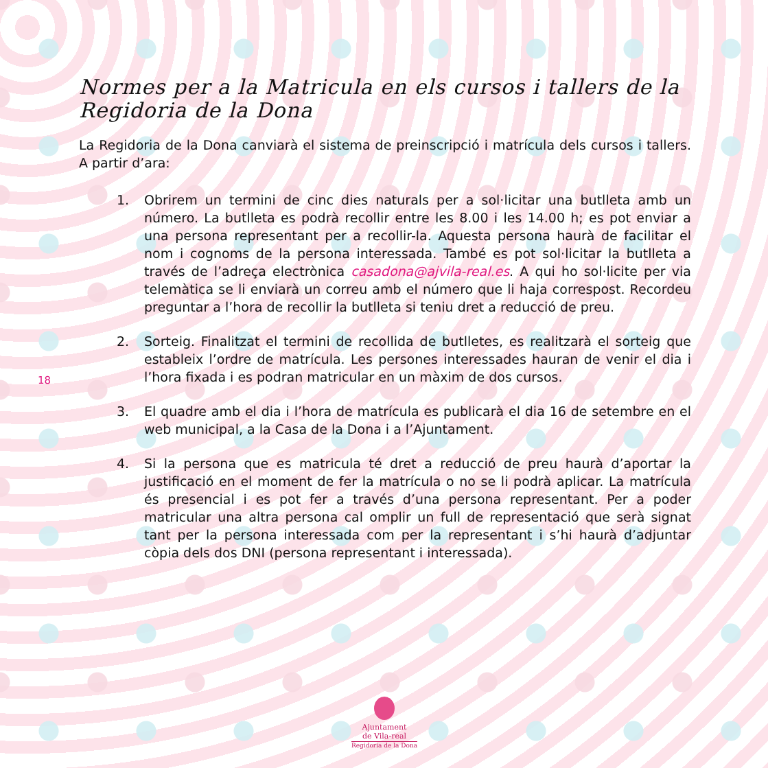18
Normes per a la Matricula en els cursos i tallers de la Regidoria de la Dona
La Regidoria de la Dona canviarà el sistema de preinscripció i matrícula dels cursos i tallers. A partir d’ara:
1. Obrirem un termini de cinc dies naturals per a sol·licitar una butlleta amb un número. La butlleta es podrà recollir entre les 8.00 i les 14.00 h; es pot enviar a una persona representant per a recollir-la. Aquesta persona haurà de facilitar el nom i cognoms de la persona interessada. També es pot sol·licitar la butlleta a través de l’adreça electrònica casadona@ajvila-real.es. A qui ho sol·licite per via telemàtica se li enviarà un correu amb el número que li haja correspost. Recordeu preguntar a l’hora de recollir la butlleta si teniu dret a reducció de preu.
2. Sorteig. Finalitzat el termini de recollida de butlletes, es realitzarà el sorteig que estableix l’ordre de matrícula. Les persones interessades hauran de venir el dia i l’hora fixada i es podran matricular en un màxim de dos cursos.
3. El quadre amb el dia i l’hora de matrícula es publicarà el dia 16 de setembre en el web municipal, a la Casa de la Dona i a l’Ajuntament.
4. Si la persona que es matricula té dret a reducció de preu haurà d’aportar la justificació en el moment de fer la matrícula o no se li podrà aplicar. La matrícula és presencial i es pot fer a través d’una persona representant. Per a poder matricular una altra persona cal omplir un full de representació que serà signat tant per la persona interessada com per la representant i s’hi haurà d’adjuntar còpia dels dos DNI (persona representant i interessada).
Ajuntament
de Vila-real
Regidoria de la Dona